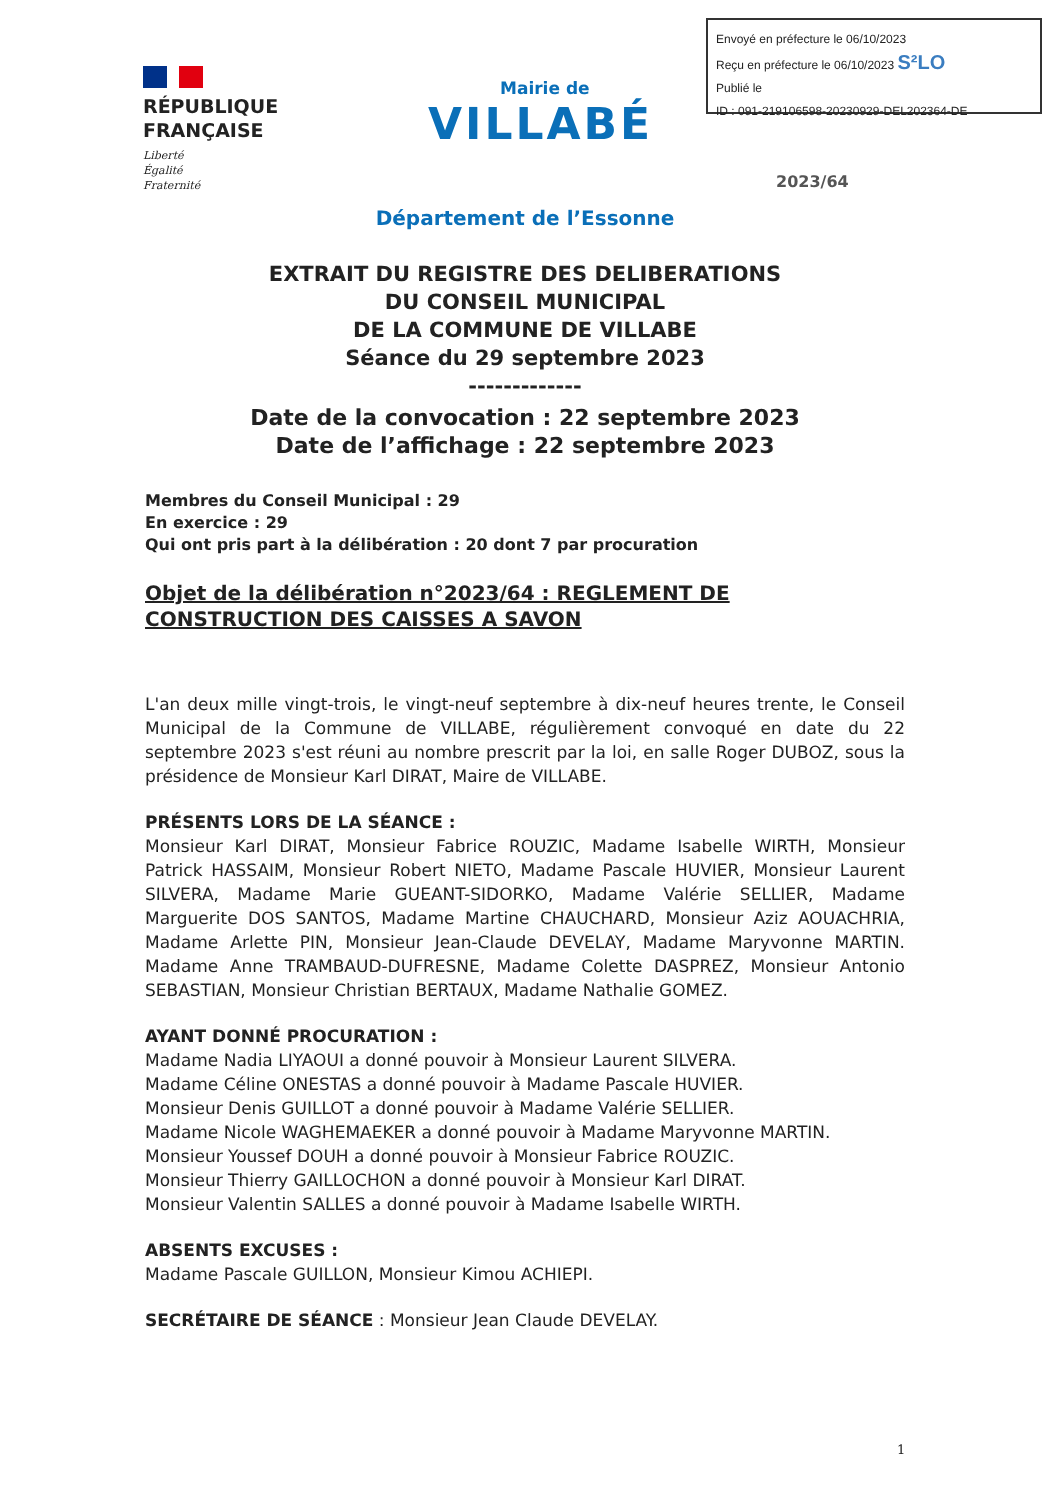Envoyé en préfecture le 06/10/2023
Reçu en préfecture le 06/10/2023 S²LO
Publié le
ID : 091-219106598-20230929-DEL202364-DE
RÉPUBLIQUE
FRANÇAISE
Liberté
Égalité
Fraternité
Mairie de
VILLABÉ
2023/64
Département de l’Essonne
EXTRAIT DU REGISTRE DES DELIBERATIONS
DU CONSEIL MUNICIPAL
DE LA COMMUNE DE VILLABE
Séance du 29 septembre 2023
-------------
Date de la convocation : 22 septembre 2023
Date de l’affichage : 22 septembre 2023
Membres du Conseil Municipal : 29
En exercice : 29
Qui ont pris part à la délibération : 20 dont 7 par procuration
Objet de la délibération n°2023/64 : REGLEMENT DE CONSTRUCTION DES CAISSES A SAVON
L'an deux mille vingt-trois, le vingt-neuf septembre à dix-neuf heures trente, le Conseil Municipal de la Commune de VILLABE, régulièrement convoqué en date du 22 septembre 2023 s'est réuni au nombre prescrit par la loi, en salle Roger DUBOZ, sous la présidence de Monsieur Karl DIRAT, Maire de VILLABE.
PRÉSENTS LORS DE LA SÉANCE :
Monsieur Karl DIRAT, Monsieur Fabrice ROUZIC, Madame Isabelle WIRTH, Monsieur Patrick HASSAIM, Monsieur Robert NIETO, Madame Pascale HUVIER, Monsieur Laurent SILVERA, Madame Marie GUEANT-SIDORKO, Madame Valérie SELLIER, Madame Marguerite DOS SANTOS, Madame Martine CHAUCHARD, Monsieur Aziz AOUACHRIA, Madame Arlette PIN, Monsieur Jean-Claude DEVELAY, Madame Maryvonne MARTIN. Madame Anne TRAMBAUD-DUFRESNE, Madame Colette DASPREZ, Monsieur Antonio SEBASTIAN, Monsieur Christian BERTAUX, Madame Nathalie GOMEZ.
AYANT DONNÉ PROCURATION :
Madame Nadia LIYAOUI a donné pouvoir à Monsieur Laurent SILVERA.
Madame Céline ONESTAS a donné pouvoir à Madame Pascale HUVIER.
Monsieur Denis GUILLOT a donné pouvoir à Madame Valérie SELLIER.
Madame Nicole WAGHEMAEKER a donné pouvoir à Madame Maryvonne MARTIN.
Monsieur Youssef DOUH a donné pouvoir à Monsieur Fabrice ROUZIC.
Monsieur Thierry GAILLOCHON a donné pouvoir à Monsieur Karl DIRAT.
Monsieur Valentin SALLES a donné pouvoir à Madame Isabelle WIRTH.
ABSENTS EXCUSES :
Madame Pascale GUILLON, Monsieur Kimou ACHIEPI.
SECRÉTAIRE DE SÉANCE : Monsieur Jean Claude DEVELAY.
1